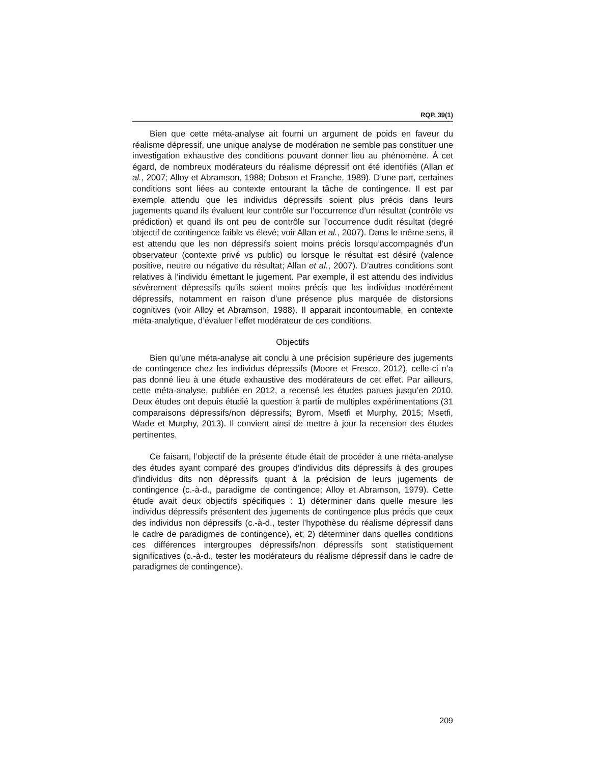RQP, 39(1)
Bien que cette méta-analyse ait fourni un argument de poids en faveur du réalisme dépressif, une unique analyse de modération ne semble pas constituer une investigation exhaustive des conditions pouvant donner lieu au phénomène. À cet égard, de nombreux modérateurs du réalisme dépressif ont été identifiés (Allan et al., 2007; Alloy et Abramson, 1988; Dobson et Franche, 1989). D’une part, certaines conditions sont liées au contexte entourant la tâche de contingence. Il est par exemple attendu que les individus dépressifs soient plus précis dans leurs jugements quand ils évaluent leur contrôle sur l’occurrence d’un résultat (contrôle vs prédiction) et quand ils ont peu de contrôle sur l’occurrence dudit résultat (degré objectif de contingence faible vs élevé; voir Allan et al., 2007). Dans le même sens, il est attendu que les non dépressifs soient moins précis lorsqu’accompagnés d’un observateur (contexte privé vs public) ou lorsque le résultat est désiré (valence positive, neutre ou négative du résultat; Allan et al., 2007). D’autres conditions sont relatives à l’individu émettant le jugement. Par exemple, il est attendu des individus sévèrement dépressifs qu’ils soient moins précis que les individus modérément dépressifs, notamment en raison d’une présence plus marquée de distorsions cognitives (voir Alloy et Abramson, 1988). Il apparait incontournable, en contexte méta-analytique, d’évaluer l’effet modérateur de ces conditions.
Objectifs
Bien qu’une méta-analyse ait conclu à une précision supérieure des jugements de contingence chez les individus dépressifs (Moore et Fresco, 2012), celle-ci n’a pas donné lieu à une étude exhaustive des modérateurs de cet effet. Par ailleurs, cette méta-analyse, publiée en 2012, a recensé les études parues jusqu’en 2010. Deux études ont depuis étudié la question à partir de multiples expérimentations (31 comparaisons dépressifs/non dépressifs; Byrom, Msetfi et Murphy, 2015; Msetfi, Wade et Murphy, 2013). Il convient ainsi de mettre à jour la recension des études pertinentes.
Ce faisant, l’objectif de la présente étude était de procéder à une méta-analyse des études ayant comparé des groupes d’individus dits dépressifs à des groupes d’individus dits non dépressifs quant à la précision de leurs jugements de contingence (c.-à-d., paradigme de contingence; Alloy et Abramson, 1979). Cette étude avait deux objectifs spécifiques : 1) déterminer dans quelle mesure les individus dépressifs présentent des jugements de contingence plus précis que ceux des individus non dépressifs (c.-à-d., tester l’hypothèse du réalisme dépressif dans le cadre de paradigmes de contingence), et; 2) déterminer dans quelles conditions ces différences intergroupes dépressifs/non dépressifs sont statistiquement significatives (c.-à-d., tester les modérateurs du réalisme dépressif dans le cadre de paradigmes de contingence).
209